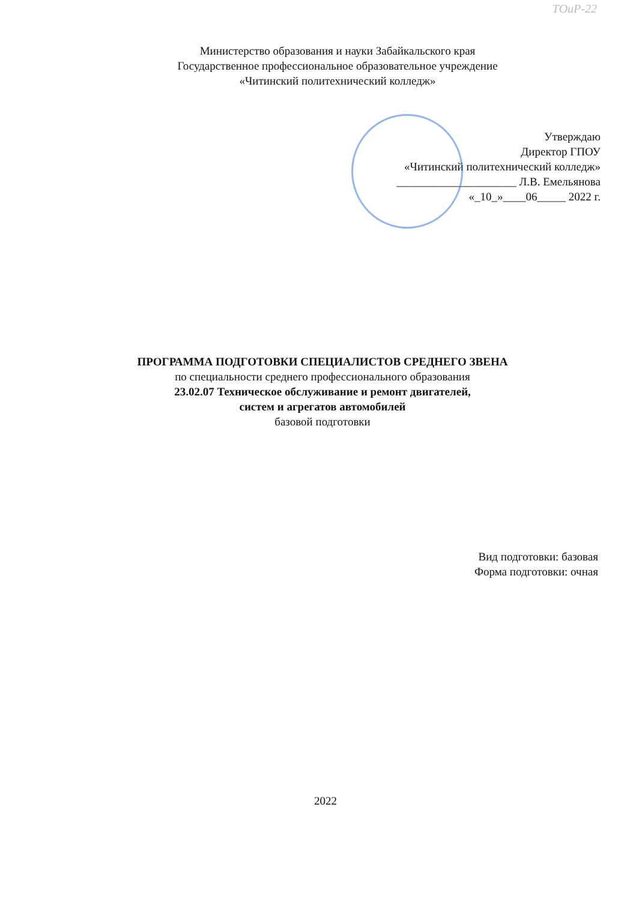ТОиР-22
Министерство образования и науки Забайкальского края
Государственное профессиональное образовательное учреждение
«Читинский политехнический колледж»
Утверждаю
Директор ГПОУ
«Читинский политехнический колледж»
_____________________ Л.В. Емельянова
«_10_»____06_____ 2022 г.
ПРОГРАММА ПОДГОТОВКИ СПЕЦИАЛИСТОВ СРЕДНЕГО ЗВЕНА
по специальности среднего профессионального образования
23.02.07 Техническое обслуживание и ремонт двигателей,
систем и агрегатов автомобилей
базовой подготовки
Вид подготовки: базовая
Форма подготовки: очная
2022